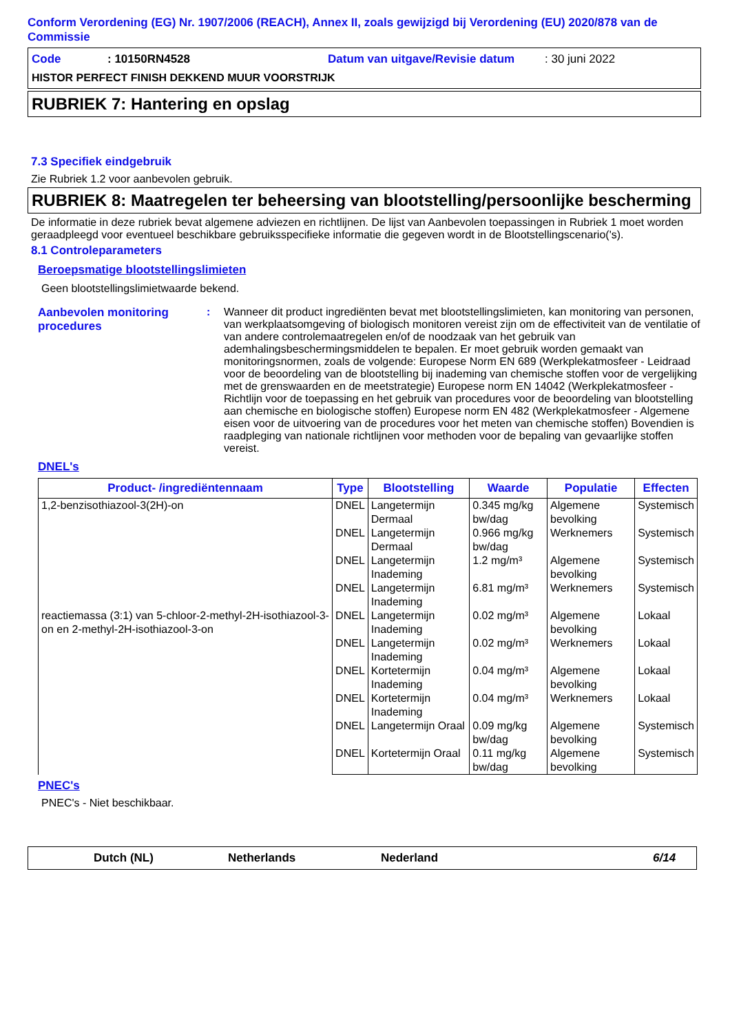Conform Verordening (EG) Nr. 1907/2006 (REACH), Annex II, zoals gewijzigd bij Verordening (EU) 2020/878 van de Commissie
Code: 10150RN4528 Datum van uitgave/Revisie datum: 30 juni 2022
HISTOR PERFECT FINISH DEKKEND MUUR VOORSTRIJK
RUBRIEK 7: Hantering en opslag
7.3 Specifiek eindgebruik
Zie Rubriek 1.2 voor aanbevolen gebruik.
RUBRIEK 8: Maatregelen ter beheersing van blootstelling/persoonlijke bescherming
De informatie in deze rubriek bevat algemene adviezen en richtlijnen. De lijst van Aanbevolen toepassingen in Rubriek 1 moet worden geraadpleegd voor eventueel beschikbare gebruiksspecifieke informatie die gegeven wordt in de Blootstellingscenario('s).
8.1 Controleparameters
Beroepsmatige blootstellingslimieten
Geen blootstellingslimietwaarde bekend.
Aanbevolen monitoring procedures
: Wanneer dit product ingrediënten bevat met blootstellingslimieten, kan monitoring van personen, van werkplaatsomgeving of biologisch monitoren vereist zijn om de effectiviteit van de ventilatie of van andere controlemaatregelen en/of de noodzaak van het gebruik van ademhalingsbeschermingsmiddelen te bepalen. Er moet gebruik worden gemaakt van monitoringsnormen, zoals de volgende: Europese Norm EN 689 (Werkplekatmosfeer - Leidraad voor de beoordeling van de blootstelling bij inademing van chemische stoffen voor de vergelijking met de grenswaarden en de meetstrategie) Europese norm EN 14042 (Werkplekatmosfeer - Richtlijn voor de toepassing en het gebruik van procedures voor de beoordeling van blootstelling aan chemische en biologische stoffen) Europese norm EN 482 (Werkplekatmosfeer - Algemene eisen voor de uitvoering van de procedures voor het meten van chemische stoffen) Bovendien is raadpleging van nationale richtlijnen voor methoden voor de bepaling van gevaarlijke stoffen vereist.
DNEL's
| Product- /ingrediëntennaam | Type | Blootstelling | Waarde | Populatie | Effecten |
| --- | --- | --- | --- | --- | --- |
| 1,2-benzisothiazool-3(2H)-on | DNEL | Langetermijn Dermaal | 0.345 mg/kg bw/dag | Algemene bevolking | Systemisch |
| | DNEL | Langetermijn Dermaal | 0.966 mg/kg bw/dag | Werknemers | Systemisch |
| | DNEL | Langetermijn Inademing | 1.2 mg/m³ | Algemene bevolking | Systemisch |
| | DNEL | Langetermijn Inademing | 6.81 mg/m³ | Werknemers | Systemisch |
| reactiemassa (3:1) van 5-chloor-2-methyl-2H-isothiazool-3-on en 2-methyl-2H-isothiazool-3-on | DNEL | Langetermijn Inademing | 0.02 mg/m³ | Algemene bevolking | Lokaal |
| | DNEL | Langetermijn Inademing | 0.02 mg/m³ | Werknemers | Lokaal |
| | DNEL | Kortetermijn Inademing | 0.04 mg/m³ | Algemene bevolking | Lokaal |
| | DNEL | Kortetermijn Inademing | 0.04 mg/m³ | Werknemers | Lokaal |
| | DNEL | Langetermijn Oraal | 0.09 mg/kg bw/dag | Algemene bevolking | Systemisch |
| | DNEL | Kortetermijn Oraal | 0.11 mg/kg bw/dag | Algemene bevolking | Systemisch |
PNEC's
PNEC's - Niet beschikbaar.
Dutch (NL) Netherlands Nederland 6/14